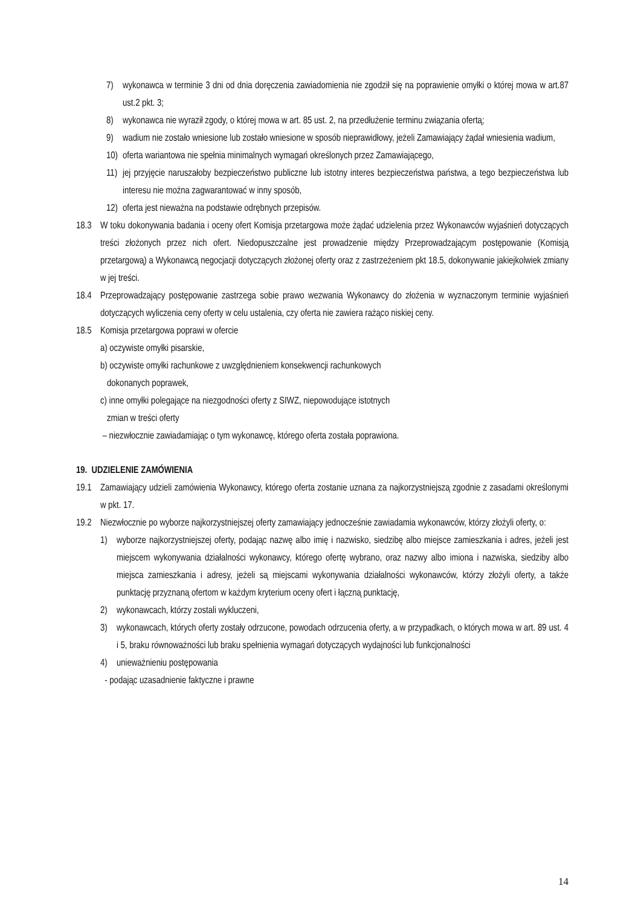7) wykonawca w terminie 3 dni od dnia doręczenia zawiadomienia nie zgodził się na poprawienie omyłki o której mowa w art.87 ust.2 pkt. 3;
8) wykonawca nie wyraził zgody, o której mowa w art. 85 ust. 2, na przedłużenie terminu związania ofertą;
9) wadium nie zostało wniesione lub zostało wniesione w sposób nieprawidłowy, jeżeli Zamawiający żądał wniesienia wadium,
10) oferta wariantowa nie spełnia minimalnych wymagań określonych przez Zamawiającego,
11) jej przyjęcie naruszałoby bezpieczeństwo publiczne lub istotny interes bezpieczeństwa państwa, a tego bezpieczeństwa lub interesu nie można zagwarantować w inny sposób,
12) oferta jest nieważna na podstawie odrębnych przepisów.
18.3 W toku dokonywania badania i oceny ofert Komisja przetargowa może żądać udzielenia przez Wykonawców wyjaśnień dotyczących treści złożonych przez nich ofert. Niedopuszczalne jest prowadzenie między Przeprowadzającym postępowanie (Komisją przetargową) a Wykonawcą negocjacji dotyczących złożonej oferty oraz z zastrzeżeniem pkt 18.5, dokonywanie jakiejkolwiek zmiany w jej treści.
18.4 Przeprowadzający postępowanie zastrzega sobie prawo wezwania Wykonawcy do złożenia w wyznaczonym terminie wyjaśnień dotyczących wyliczenia ceny oferty w celu ustalenia, czy oferta nie zawiera rażąco niskiej ceny.
18.5 Komisja przetargowa poprawi w ofercie
a) oczywiste omyłki pisarskie,
b) oczywiste omyłki rachunkowe z uwzględnieniem konsekwencji rachunkowych
dokonanych poprawek,
c) inne omyłki polegające na niezgodności oferty z SIWZ, niepowodujące istotnych
zmian w treści oferty
– niezwłocznie zawiadamiając o tym wykonawcę, którego oferta została poprawiona.
19. UDZIELENIE ZAMÓWIENIA
19.1 Zamawiający udzieli zamówienia Wykonawcy, którego oferta zostanie uznana za najkorzystniejszą zgodnie z zasadami określonymi w pkt. 17.
19.2 Niezwłocznie po wyborze najkorzystniejszej oferty zamawiający jednocześnie zawiadamia wykonawców, którzy złożyli oferty, o:
1) wyborze najkorzystniejszej oferty, podając nazwę albo imię i nazwisko, siedzibę albo miejsce zamieszkania i adres, jeżeli jest miejscem wykonywania działalności wykonawcy, którego ofertę wybrano, oraz nazwy albo imiona i nazwiska, siedziby albo miejsca zamieszkania i adresy, jeżeli są miejscami wykonywania działalności wykonawców, którzy złożyli oferty, a także punktację przyznaną ofertom w każdym kryterium oceny ofert i łączną punktację,
2) wykonawcach, którzy zostali wykluczeni,
3) wykonawcach, których oferty zostały odrzucone, powodach odrzucenia oferty, a w przypadkach, o których mowa w art. 89 ust. 4 i 5, braku równoważności lub braku spełnienia wymagań dotyczących wydajności lub funkcjonalności
4) unieważnieniu postępowania
- podając uzasadnienie faktyczne i prawne
14